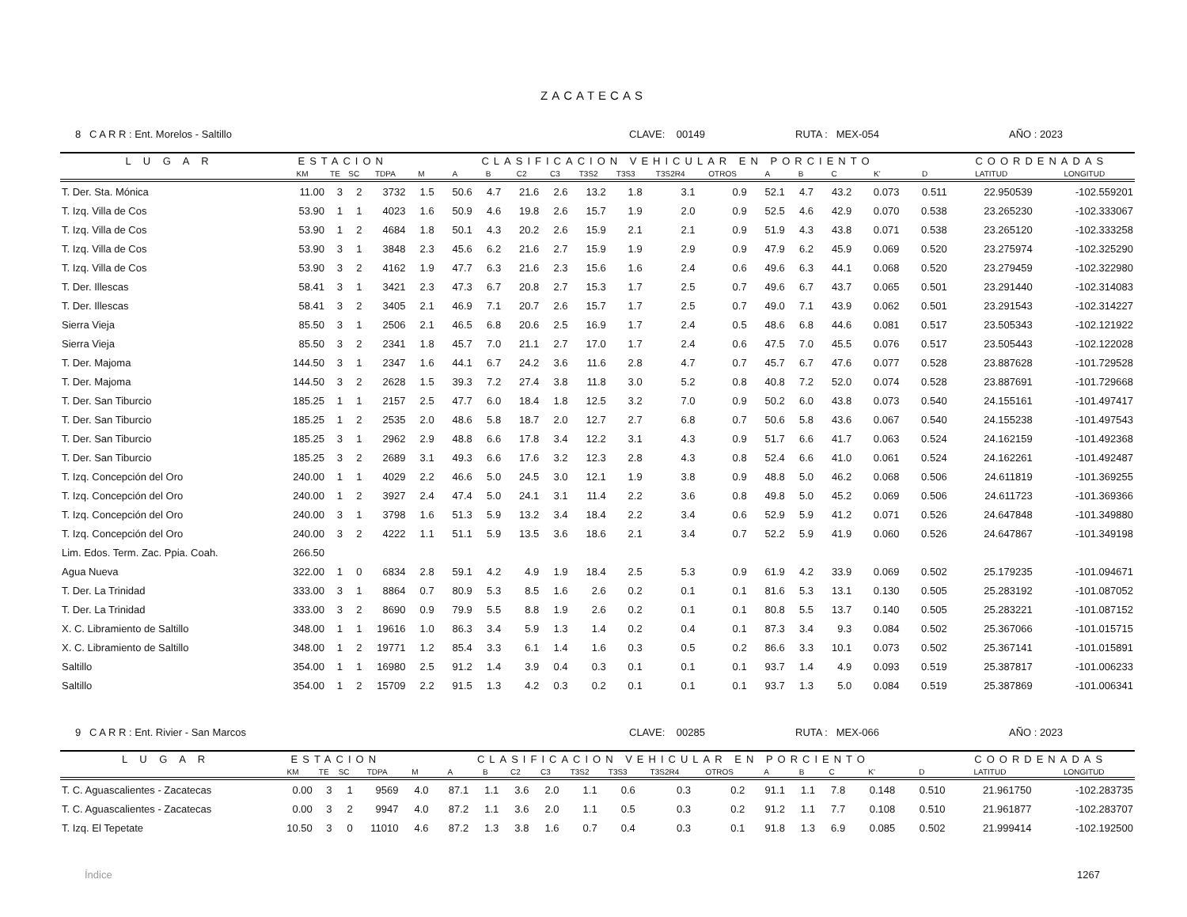ZACATECAS
8 C A R R : Ent. Morelos - Saltillo CLAVE: 00149 RUTA : MEX-054 AÑO : 2023
| L U G A R | ESTACION | | | | CLASIFICACION VEHICULAR EN PORCIENTO | | | | | | | | | | | | | | COORDENADAS | |
| --- | --- | --- | --- | --- | --- | --- | --- | --- | --- | --- | --- | --- | --- | --- | --- | --- | --- | --- | --- | --- |
| | KM | TE | SC | TDPA | M | A | B | C2 | C3 | T3S2 | T3S3 | T3S2R4 | OTROS | A | B | C | K' | D | LATITUD | LONGITUD |
| T. Der. Sta. Mónica | 11.00 | 3 | 2 | 3732 | 1.5 | 50.6 | 4.7 | 21.6 | 2.6 | 13.2 | 1.8 | 3.1 | 0.9 | 52.1 | 4.7 | 43.2 | 0.073 | 0.511 | 22.950539 | -102.559201 |
| T. Izq. Villa de Cos | 53.90 | 1 | 1 | 4023 | 1.6 | 50.9 | 4.6 | 19.8 | 2.6 | 15.7 | 1.9 | 2.0 | 0.9 | 52.5 | 4.6 | 42.9 | 0.070 | 0.538 | 23.265230 | -102.333067 |
| T. Izq. Villa de Cos | 53.90 | 1 | 2 | 4684 | 1.8 | 50.1 | 4.3 | 20.2 | 2.6 | 15.9 | 2.1 | 2.1 | 0.9 | 51.9 | 4.3 | 43.8 | 0.071 | 0.538 | 23.265120 | -102.333258 |
| T. Izq. Villa de Cos | 53.90 | 3 | 1 | 3848 | 2.3 | 45.6 | 6.2 | 21.6 | 2.7 | 15.9 | 1.9 | 2.9 | 0.9 | 47.9 | 6.2 | 45.9 | 0.069 | 0.520 | 23.275974 | -102.325290 |
| T. Izq. Villa de Cos | 53.90 | 3 | 2 | 4162 | 1.9 | 47.7 | 6.3 | 21.6 | 2.3 | 15.6 | 1.6 | 2.4 | 0.6 | 49.6 | 6.3 | 44.1 | 0.068 | 0.520 | 23.279459 | -102.322980 |
| T. Der. Illescas | 58.41 | 3 | 1 | 3421 | 2.3 | 47.3 | 6.7 | 20.8 | 2.7 | 15.3 | 1.7 | 2.5 | 0.7 | 49.6 | 6.7 | 43.7 | 0.065 | 0.501 | 23.291440 | -102.314083 |
| T. Der. Illescas | 58.41 | 3 | 2 | 3405 | 2.1 | 46.9 | 7.1 | 20.7 | 2.6 | 15.7 | 1.7 | 2.5 | 0.7 | 49.0 | 7.1 | 43.9 | 0.062 | 0.501 | 23.291543 | -102.314227 |
| Sierra Vieja | 85.50 | 3 | 1 | 2506 | 2.1 | 46.5 | 6.8 | 20.6 | 2.5 | 16.9 | 1.7 | 2.4 | 0.5 | 48.6 | 6.8 | 44.6 | 0.081 | 0.517 | 23.505343 | -102.121922 |
| Sierra Vieja | 85.50 | 3 | 2 | 2341 | 1.8 | 45.7 | 7.0 | 21.1 | 2.7 | 17.0 | 1.7 | 2.4 | 0.6 | 47.5 | 7.0 | 45.5 | 0.076 | 0.517 | 23.505443 | -102.122028 |
| T. Der. Majoma | 144.50 | 3 | 1 | 2347 | 1.6 | 44.1 | 6.7 | 24.2 | 3.6 | 11.6 | 2.8 | 4.7 | 0.7 | 45.7 | 6.7 | 47.6 | 0.077 | 0.528 | 23.887628 | -101.729528 |
| T. Der. Majoma | 144.50 | 3 | 2 | 2628 | 1.5 | 39.3 | 7.2 | 27.4 | 3.8 | 11.8 | 3.0 | 5.2 | 0.8 | 40.8 | 7.2 | 52.0 | 0.074 | 0.528 | 23.887691 | -101.729668 |
| T. Der. San Tiburcio | 185.25 | 1 | 1 | 2157 | 2.5 | 47.7 | 6.0 | 18.4 | 1.8 | 12.5 | 3.2 | 7.0 | 0.9 | 50.2 | 6.0 | 43.8 | 0.073 | 0.540 | 24.155161 | -101.497417 |
| T. Der. San Tiburcio | 185.25 | 1 | 2 | 2535 | 2.0 | 48.6 | 5.8 | 18.7 | 2.0 | 12.7 | 2.7 | 6.8 | 0.7 | 50.6 | 5.8 | 43.6 | 0.067 | 0.540 | 24.155238 | -101.497543 |
| T. Der. San Tiburcio | 185.25 | 3 | 1 | 2962 | 2.9 | 48.8 | 6.6 | 17.8 | 3.4 | 12.2 | 3.1 | 4.3 | 0.9 | 51.7 | 6.6 | 41.7 | 0.063 | 0.524 | 24.162159 | -101.492368 |
| T. Der. San Tiburcio | 185.25 | 3 | 2 | 2689 | 3.1 | 49.3 | 6.6 | 17.6 | 3.2 | 12.3 | 2.8 | 4.3 | 0.8 | 52.4 | 6.6 | 41.0 | 0.061 | 0.524 | 24.162261 | -101.492487 |
| T. Izq. Concepción del Oro | 240.00 | 1 | 1 | 4029 | 2.2 | 46.6 | 5.0 | 24.5 | 3.0 | 12.1 | 1.9 | 3.8 | 0.9 | 48.8 | 5.0 | 46.2 | 0.068 | 0.506 | 24.611819 | -101.369255 |
| T. Izq. Concepción del Oro | 240.00 | 1 | 2 | 3927 | 2.4 | 47.4 | 5.0 | 24.1 | 3.1 | 11.4 | 2.2 | 3.6 | 0.8 | 49.8 | 5.0 | 45.2 | 0.069 | 0.506 | 24.611723 | -101.369366 |
| T. Izq. Concepción del Oro | 240.00 | 3 | 1 | 3798 | 1.6 | 51.3 | 5.9 | 13.2 | 3.4 | 18.4 | 2.2 | 3.4 | 0.6 | 52.9 | 5.9 | 41.2 | 0.071 | 0.526 | 24.647848 | -101.349880 |
| T. Izq. Concepción del Oro | 240.00 | 3 | 2 | 4222 | 1.1 | 51.1 | 5.9 | 13.5 | 3.6 | 18.6 | 2.1 | 3.4 | 0.7 | 52.2 | 5.9 | 41.9 | 0.060 | 0.526 | 24.647867 | -101.349198 |
| Lim. Edos. Term. Zac. Ppia. Coah. | 266.50 | | | | | | | | | | | | | | | | | | | |
| Agua Nueva | 322.00 | 1 | 0 | 6834 | 2.8 | 59.1 | 4.2 | 4.9 | 1.9 | 18.4 | 2.5 | 5.3 | 0.9 | 61.9 | 4.2 | 33.9 | 0.069 | 0.502 | 25.179235 | -101.094671 |
| T. Der. La Trinidad | 333.00 | 3 | 1 | 8864 | 0.7 | 80.9 | 5.3 | 8.5 | 1.6 | 2.6 | 0.2 | 0.1 | 0.1 | 81.6 | 5.3 | 13.1 | 0.130 | 0.505 | 25.283192 | -101.087052 |
| T. Der. La Trinidad | 333.00 | 3 | 2 | 8690 | 0.9 | 79.9 | 5.5 | 8.8 | 1.9 | 2.6 | 0.2 | 0.1 | 0.1 | 80.8 | 5.5 | 13.7 | 0.140 | 0.505 | 25.283221 | -101.087152 |
| X. C. Libramiento de Saltillo | 348.00 | 1 | 1 | 19616 | 1.0 | 86.3 | 3.4 | 5.9 | 1.3 | 1.4 | 0.2 | 0.4 | 0.1 | 87.3 | 3.4 | 9.3 | 0.084 | 0.502 | 25.367066 | -101.015715 |
| X. C. Libramiento de Saltillo | 348.00 | 1 | 2 | 19771 | 1.2 | 85.4 | 3.3 | 6.1 | 1.4 | 1.6 | 0.3 | 0.5 | 0.2 | 86.6 | 3.3 | 10.1 | 0.073 | 0.502 | 25.367141 | -101.015891 |
| Saltillo | 354.00 | 1 | 1 | 16980 | 2.5 | 91.2 | 1.4 | 3.9 | 0.4 | 0.3 | 0.1 | 0.1 | 0.1 | 93.7 | 1.4 | 4.9 | 0.093 | 0.519 | 25.387817 | -101.006233 |
| Saltillo | 354.00 | 1 | 2 | 15709 | 2.2 | 91.5 | 1.3 | 4.2 | 0.3 | 0.2 | 0.1 | 0.1 | 0.1 | 93.7 | 1.3 | 5.0 | 0.084 | 0.519 | 25.387869 | -101.006341 |
9 C A R R : Ent. Rivier - San Marcos CLAVE: 00285 RUTA : MEX-066 AÑO : 2023
| L U G A R | ESTACION | | | | CLASIFICACION VEHICULAR EN PORCIENTO | | | | | | | | | | | | | | COORDENADAS | |
| --- | --- | --- | --- | --- | --- | --- | --- | --- | --- | --- | --- | --- | --- | --- | --- | --- | --- | --- | --- | --- |
| | KM | TE | SC | TDPA | M | A | B | C2 | C3 | T3S2 | T3S3 | T3S2R4 | OTROS | A | B | C | K' | D | LATITUD | LONGITUD |
| T. C. Aguascalientes - Zacatecas | 0.00 | 3 | 1 | 9569 | 4.0 | 87.1 | 1.1 | 3.6 | 2.0 | 1.1 | 0.6 | 0.3 | 0.2 | 91.1 | 1.1 | 7.8 | 0.148 | 0.510 | 21.961750 | -102.283735 |
| T. C. Aguascalientes - Zacatecas | 0.00 | 3 | 2 | 9947 | 4.0 | 87.2 | 1.1 | 3.6 | 2.0 | 1.1 | 0.5 | 0.3 | 0.2 | 91.2 | 1.1 | 7.7 | 0.108 | 0.510 | 21.961877 | -102.283707 |
| T. Izq. El Tepetate | 10.50 | 3 | 0 | 11010 | 4.6 | 87.2 | 1.3 | 3.8 | 1.6 | 0.7 | 0.4 | 0.3 | 0.1 | 91.8 | 1.3 | 6.9 | 0.085 | 0.502 | 21.999414 | -102.192500 |
Índice 1267